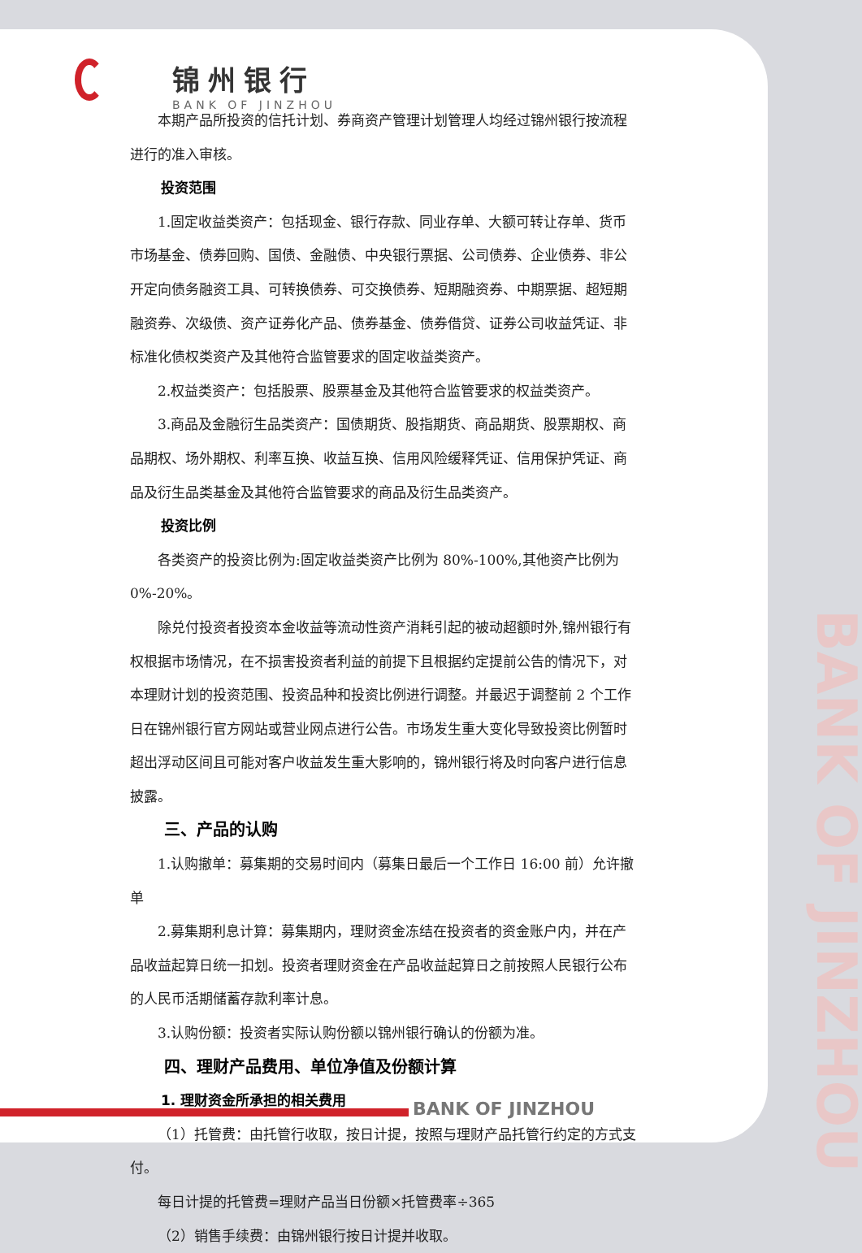锦州银行
BANK OF JINZHOU
本期产品所投资的信托计划、券商资产管理计划管理人均经过锦州银行按流程进行的准入审核。
投资范围
1.固定收益类资产：包括现金、银行存款、同业存单、大额可转让存单、货币市场基金、债券回购、国债、金融债、中央银行票据、公司债券、企业债券、非公开定向债务融资工具、可转换债券、可交换债券、短期融资券、中期票据、超短期融资券、次级债、资产证券化产品、债券基金、债券借贷、证券公司收益凭证、非标准化债权类资产及其他符合监管要求的固定收益类资产。
2.权益类资产：包括股票、股票基金及其他符合监管要求的权益类资产。
3.商品及金融衍生品类资产：国债期货、股指期货、商品期货、股票期权、商品期权、场外期权、利率互换、收益互换、信用风险缓释凭证、信用保护凭证、商品及衍生品类基金及其他符合监管要求的商品及衍生品类资产。
投资比例
各类资产的投资比例为:固定收益类资产比例为 80%-100%,其他资产比例为 0%-20%。
除兑付投资者投资本金收益等流动性资产消耗引起的被动超额时外,锦州银行有权根据市场情况，在不损害投资者利益的前提下且根据约定提前公告的情况下，对本理财计划的投资范围、投资品种和投资比例进行调整。并最迟于调整前 2 个工作日在锦州银行官方网站或营业网点进行公告。市场发生重大变化导致投资比例暂时超出浮动区间且可能对客户收益发生重大影响的，锦州银行将及时向客户进行信息披露。
三、产品的认购
1.认购撤单：募集期的交易时间内（募集日最后一个工作日 16:00 前）允许撤单
2.募集期利息计算：募集期内，理财资金冻结在投资者的资金账户内，并在产品收益起算日统一扣划。投资者理财资金在产品收益起算日之前按照人民银行公布的人民币活期储蓄存款利率计息。
3.认购份额：投资者实际认购份额以锦州银行确认的份额为准。
四、理财产品费用、单位净值及份额计算
1. 理财资金所承担的相关费用
（1）托管费：由托管行收取，按日计提，按照与理财产品托管行约定的方式支付。
每日计提的托管费=理财产品当日份额×托管费率÷365
（2）销售手续费：由锦州银行按日计提并收取。
BANK OF JINZHOU
BANK OF JINZHOU